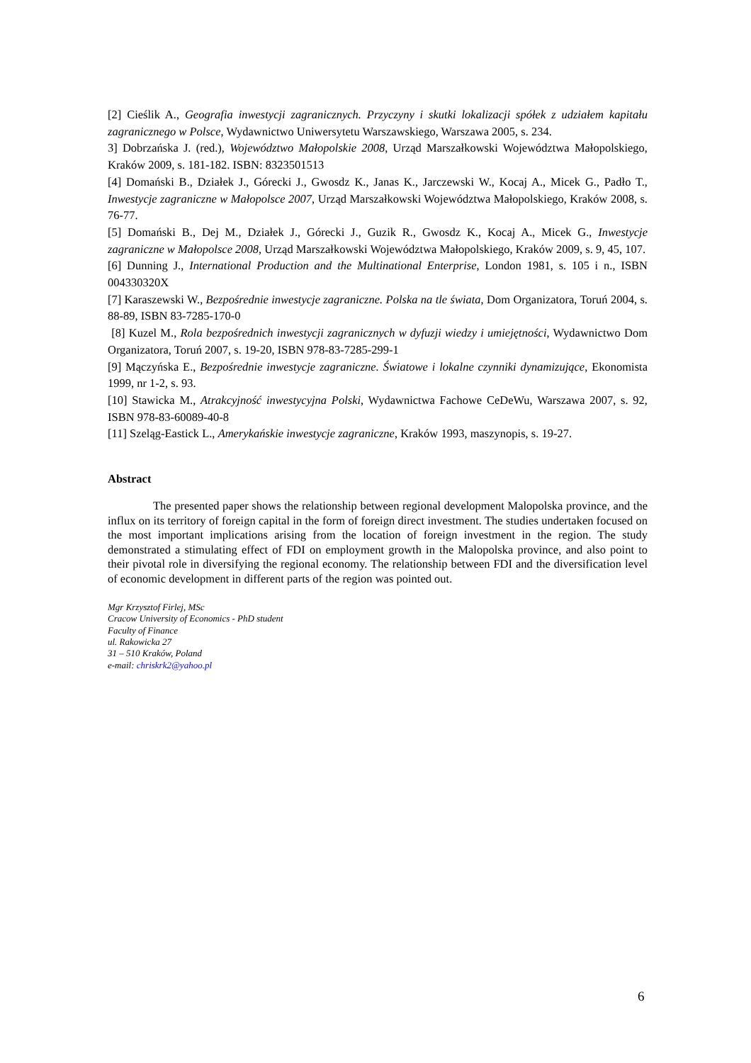[2] Cieślik A., Geografia inwestycji zagranicznych. Przyczyny i skutki lokalizacji spółek z udziałem kapitału zagranicznego w Polsce, Wydawnictwo Uniwersytetu Warszawskiego, Warszawa 2005, s. 234.
3] Dobrzańska J. (red.), Województwo Małopolskie 2008, Urząd Marszałkowski Województwa Małopolskiego, Kraków 2009, s. 181-182. ISBN: 8323501513
[4] Domański B., Działek J., Górecki J., Gwosdz K., Janas K., Jarczewski W., Kocaj A., Micek G., Padło T., Inwestycje zagraniczne w Małopolsce 2007, Urząd Marszałkowski Województwa Małopolskiego, Kraków 2008, s. 76-77.
[5] Domański B., Dej M., Działek J., Górecki J., Guzik R., Gwosdz K., Kocaj A., Micek G., Inwestycje zagraniczne w Małopolsce 2008, Urząd Marszałkowski Województwa Małopolskiego, Kraków 2009, s. 9, 45, 107.
[6] Dunning J., International Production and the Multinational Enterprise, London 1981, s. 105 i n., ISBN 004330320X
[7] Karaszewski W., Bezpośrednie inwestycje zagraniczne. Polska na tle świata, Dom Organizatora, Toruń 2004, s. 88-89, ISBN 83-7285-170-0
[8] Kuzel M., Rola bezpośrednich inwestycji zagranicznych w dyfuzji wiedzy i umiejętności, Wydawnictwo Dom Organizatora, Toruń 2007, s. 19-20, ISBN 978-83-7285-299-1
[9] Mączyńska E., Bezpośrednie inwestycje zagraniczne. Światowe i lokalne czynniki dynamizujące, Ekonomista 1999, nr 1-2, s. 93.
[10] Stawicka M., Atrakcyjność inwestycyjna Polski, Wydawnictwa Fachowe CeDeWu, Warszawa 2007, s. 92, ISBN 978-83-60089-40-8
[11] Szeląg-Eastick L., Amerykańskie inwestycje zagraniczne, Kraków 1993, maszynopis, s. 19-27.
Abstract
The presented paper shows the relationship between regional development Malopolska province, and the influx on its territory of foreign capital in the form of foreign direct investment. The studies undertaken focused on the most important implications arising from the location of foreign investment in the region. The study demonstrated a stimulating effect of FDI on employment growth in the Malopolska province, and also point to their pivotal role in diversifying the regional economy. The relationship between FDI and the diversification level of economic development in different parts of the region was pointed out.
Mgr Krzysztof Firlej, MSc
Cracow University of Economics - PhD student
Faculty of Finance
ul. Rakowicka 27
31 – 510 Kraków, Poland
e-mail: chriskrk2@yahoo.pl
6